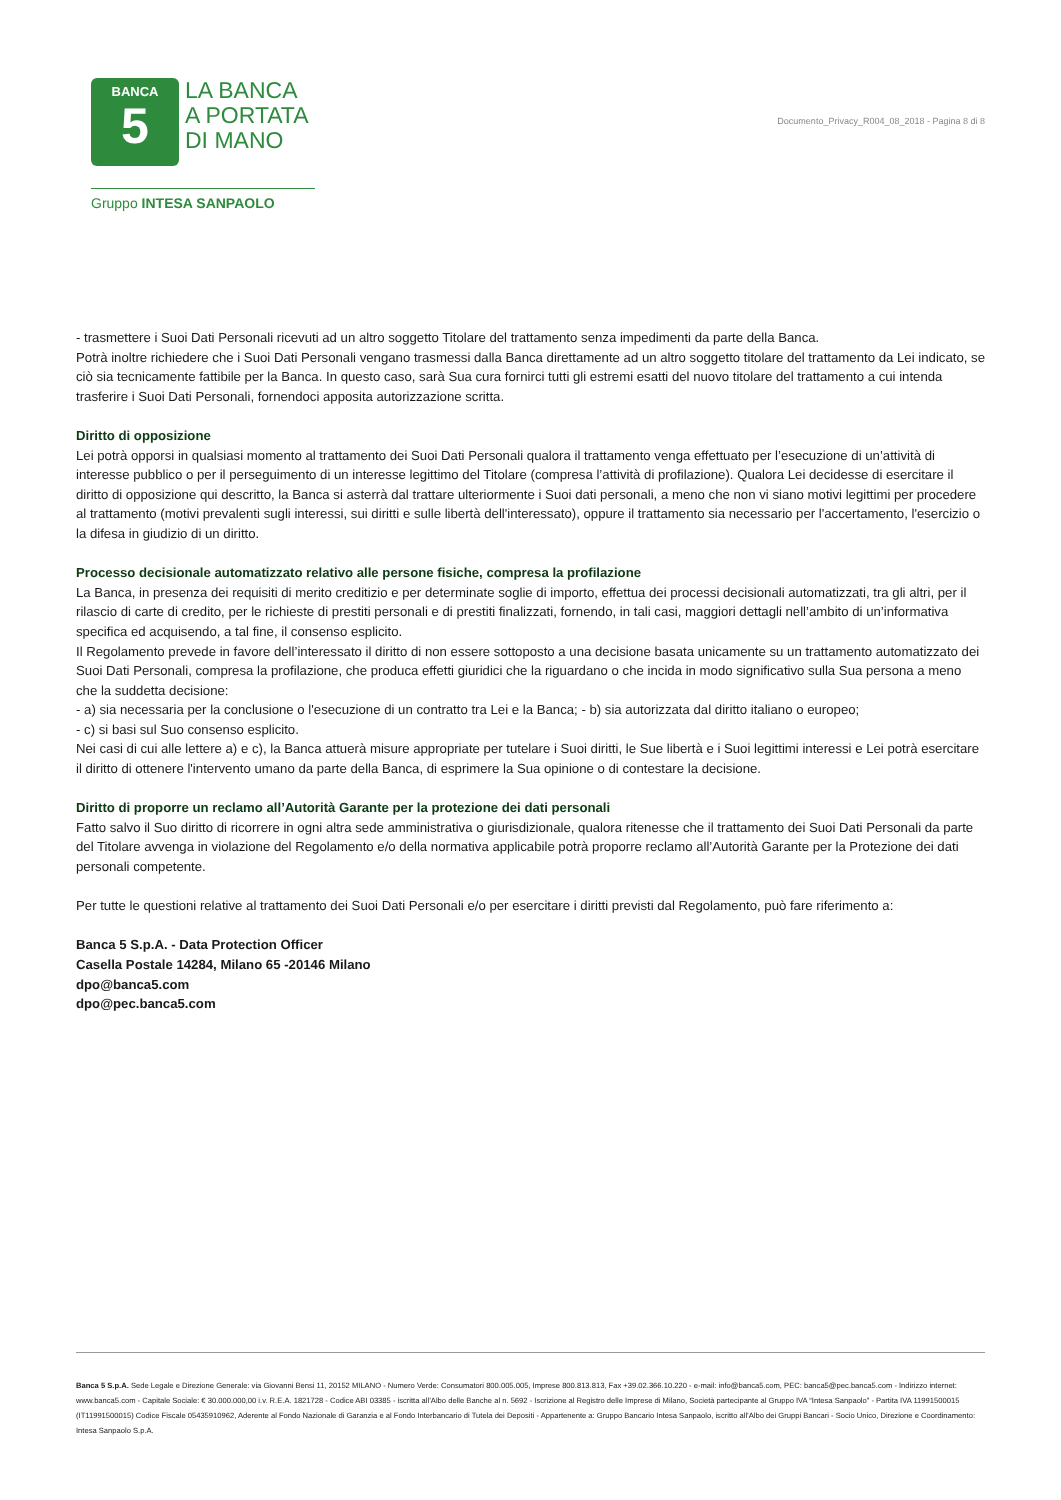BANCA
5
LA BANCA
A PORTATA
DI MANO
Gruppo INTESA SANPAOLO
Documento_Privacy_R004_08_2018 - Pagina 8 di 8
- trasmettere i Suoi Dati Personali ricevuti ad un altro soggetto Titolare del trattamento senza impedimenti da parte della Banca.
Potrà inoltre richiedere che i Suoi Dati Personali vengano trasmessi dalla Banca direttamente ad un altro soggetto titolare del trattamento da Lei indicato, se ciò sia tecnicamente fattibile per la Banca. In questo caso, sarà Sua cura fornirci tutti gli estremi esatti del nuovo titolare del trattamento a cui intenda trasferire i Suoi Dati Personali, fornendoci apposita autorizzazione scritta.
Diritto di opposizione
Lei potrà opporsi in qualsiasi momento al trattamento dei Suoi Dati Personali qualora il trattamento venga effettuato per l’esecuzione di un’attività di interesse pubblico o per il perseguimento di un interesse legittimo del Titolare (compresa l’attività di profilazione). Qualora Lei decidesse di esercitare il diritto di opposizione qui descritto, la Banca si asterrà dal trattare ulteriormente i Suoi dati personali, a meno che non vi siano motivi legittimi per procedere al trattamento (motivi prevalenti sugli interessi, sui diritti e sulle libertà dell'interessato), oppure il trattamento sia necessario per l'accertamento, l'esercizio o la difesa in giudizio di un diritto.
Processo decisionale automatizzato relativo alle persone fisiche, compresa la profilazione
La Banca, in presenza dei requisiti di merito creditizio e per determinate soglie di importo, effettua dei processi decisionali automatizzati, tra gli altri, per il rilascio di carte di credito, per le richieste di prestiti personali e di prestiti finalizzati, fornendo, in tali casi, maggiori dettagli nell’ambito di un’informativa specifica ed acquisendo, a tal fine, il consenso esplicito.
Il Regolamento prevede in favore dell’interessato il diritto di non essere sottoposto a una decisione basata unicamente su un trattamento automatizzato dei Suoi Dati Personali, compresa la profilazione, che produca effetti giuridici che la riguardano o che incida in modo significativo sulla Sua persona a meno che la suddetta decisione:
- a) sia necessaria per la conclusione o l'esecuzione di un contratto tra Lei e la Banca; - b) sia autorizzata dal diritto italiano o europeo;
- c) si basi sul Suo consenso esplicito.
Nei casi di cui alle lettere a) e c), la Banca attuerà misure appropriate per tutelare i Suoi diritti, le Sue libertà e i Suoi legittimi interessi e Lei potrà esercitare il diritto di ottenere l'intervento umano da parte della Banca, di esprimere la Sua opinione o di contestare la decisione.
Diritto di proporre un reclamo all’Autorità Garante per la protezione dei dati personali
Fatto salvo il Suo diritto di ricorrere in ogni altra sede amministrativa o giurisdizionale, qualora ritenesse che il trattamento dei Suoi Dati Personali da parte del Titolare avvenga in violazione del Regolamento e/o della normativa applicabile potrà proporre reclamo all’Autorità Garante per la Protezione dei dati personali competente.
Per tutte le questioni relative al trattamento dei Suoi Dati Personali e/o per esercitare i diritti previsti dal Regolamento, può fare riferimento a:
Banca 5 S.p.A. - Data Protection Officer
Casella Postale 14284, Milano 65 -20146 Milano
dpo@banca5.com
dpo@pec.banca5.com
Banca 5 S.p.A. Sede Legale e Direzione Generale: via Giovanni Bensi 11, 20152 MILANO - Numero Verde: Consumatori 800.005.005, Imprese 800.813.813, Fax +39.02.366.10.220 - e-mail: info@banca5.com, PEC: banca5@pec.banca5.com - Indirizzo internet: www.banca5.com - Capitale Sociale: € 30.000.000,00 i.v. R.E.A. 1821728 - Codice ABI 03385 - iscritta all’Albo delle Banche al n. 5692 - Iscrizione al Registro delle Imprese di Milano, Società partecipante al Gruppo IVA “Intesa Sanpaolo” - Partita IVA 11991500015 (IT11991500015) Codice Fiscale 05435910962, Aderente al Fondo Nazionale di Garanzia e al Fondo Interbancario di Tutela dei Depositi - Appartenente a: Gruppo Bancario Intesa Sanpaolo, iscritto all’Albo dei Gruppi Bancari - Socio Unico, Direzione e Coordinamento: Intesa Sanpaolo S.p.A.